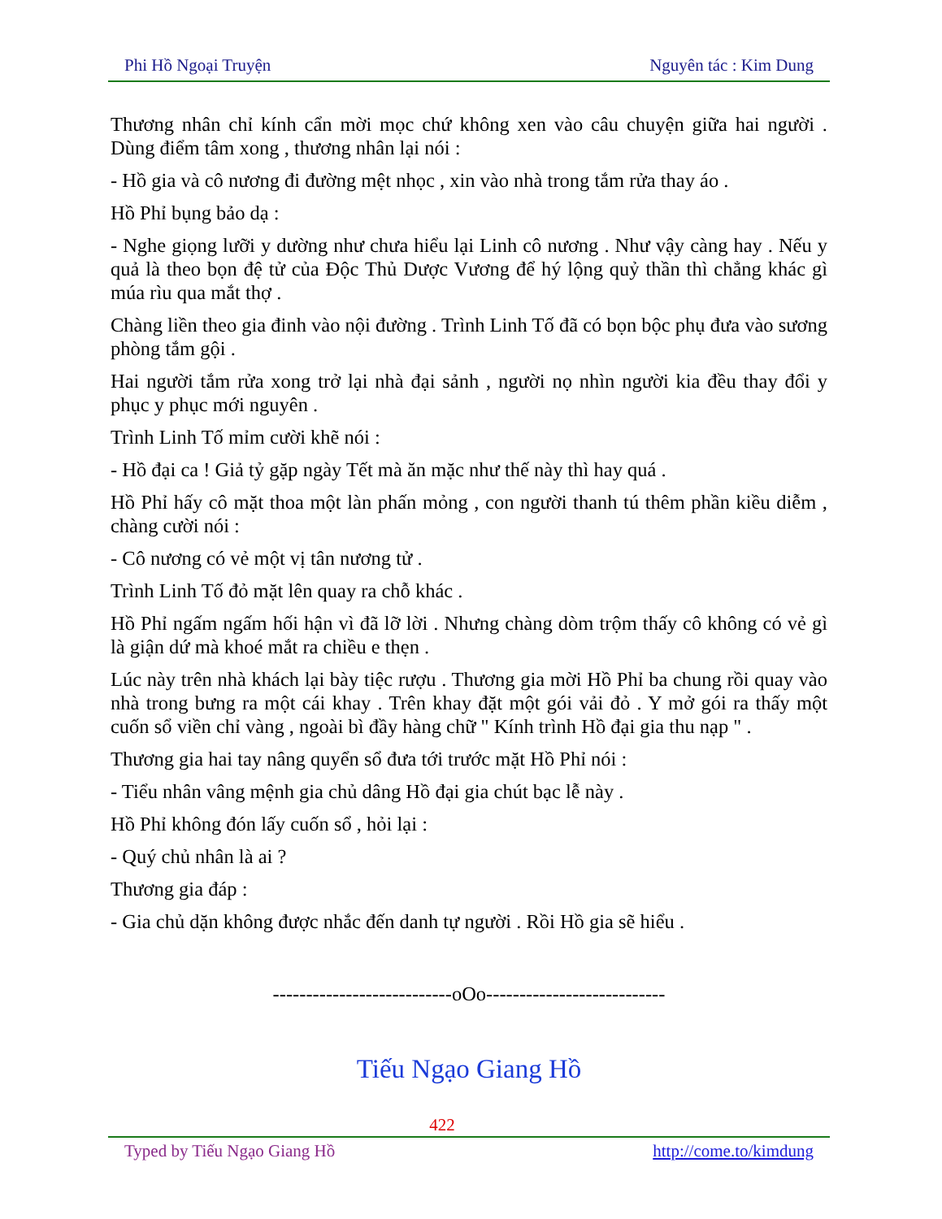Phi Hồ Ngoại Truyện Nguyên tác : Kim Dung
Thương nhân chỉ kính cẩn mời mọc chứ không xen vào câu chuyện giữa hai người . Dùng điểm tâm xong , thương nhân lại nói :
- Hồ gia và cô nương đi đường mệt nhọc , xin vào nhà trong tắm rửa thay áo .
Hồ Phỉ bụng bảo dạ :
- Nghe giọng lưỡi y dường như chưa hiểu lại Linh cô nương . Như vậy càng hay . Nếu y quả là theo bọn đệ tử của Độc Thủ Dược Vương để hý lộng quỷ thần thì chẳng khác gì múa rìu qua mắt thợ .
Chàng liền theo gia đinh vào nội đường . Trình Linh Tố đã có bọn bộc phụ đưa vào sương phòng tắm gội .
Hai người tắm rửa xong trở lại nhà đại sảnh , người nọ nhìn người kia đều thay đổi y phục y phục mới nguyên .
Trình Linh Tố mỉm cười khẽ nói :
- Hồ đại ca ! Giả tỷ gặp ngày Tết mà ăn mặc như thế này thì hay quá .
Hồ Phỉ hấy cô mặt thoa một làn phấn mỏng , con người thanh tú thêm phần kiều diễm , chàng cười nói :
- Cô nương có vẻ một vị tân nương tử .
Trình Linh Tố đỏ mặt lên quay ra chỗ khác .
Hồ Phỉ ngấm ngấm hối hận vì đã lỡ lời . Nhưng chàng dòm trộm thấy cô không có vẻ gì là giận dứ mà khoé mắt ra chiều e thẹn .
Lúc này trên nhà khách lại bày tiệc rượu . Thương gia mời Hồ Phỉ ba chung rồi quay vào nhà trong bưng ra một cái khay . Trên khay đặt một gói vải đỏ . Y mở gói ra thấy một cuốn sổ viền chỉ vàng , ngoài bì đầy hàng chữ " Kính trình Hồ đại gia thu nạp " .
Thương gia hai tay nâng quyển sổ đưa tới trước mặt Hồ Phỉ nói :
- Tiểu nhân vâng mệnh gia chủ dâng Hồ đại gia chút bạc lễ này .
Hồ Phỉ không đón lấy cuốn sổ , hỏi lại :
- Quý chủ nhân là ai ?
Thương gia đáp :
- Gia chủ dặn không được nhắc đến danh tự người . Rồi Hồ gia sẽ hiểu .
---------------------------oOo---------------------------
Tiếu Ngạo Giang Hồ
422
Typed by Tiếu Ngạo Giang Hồ http://come.to/kimdung